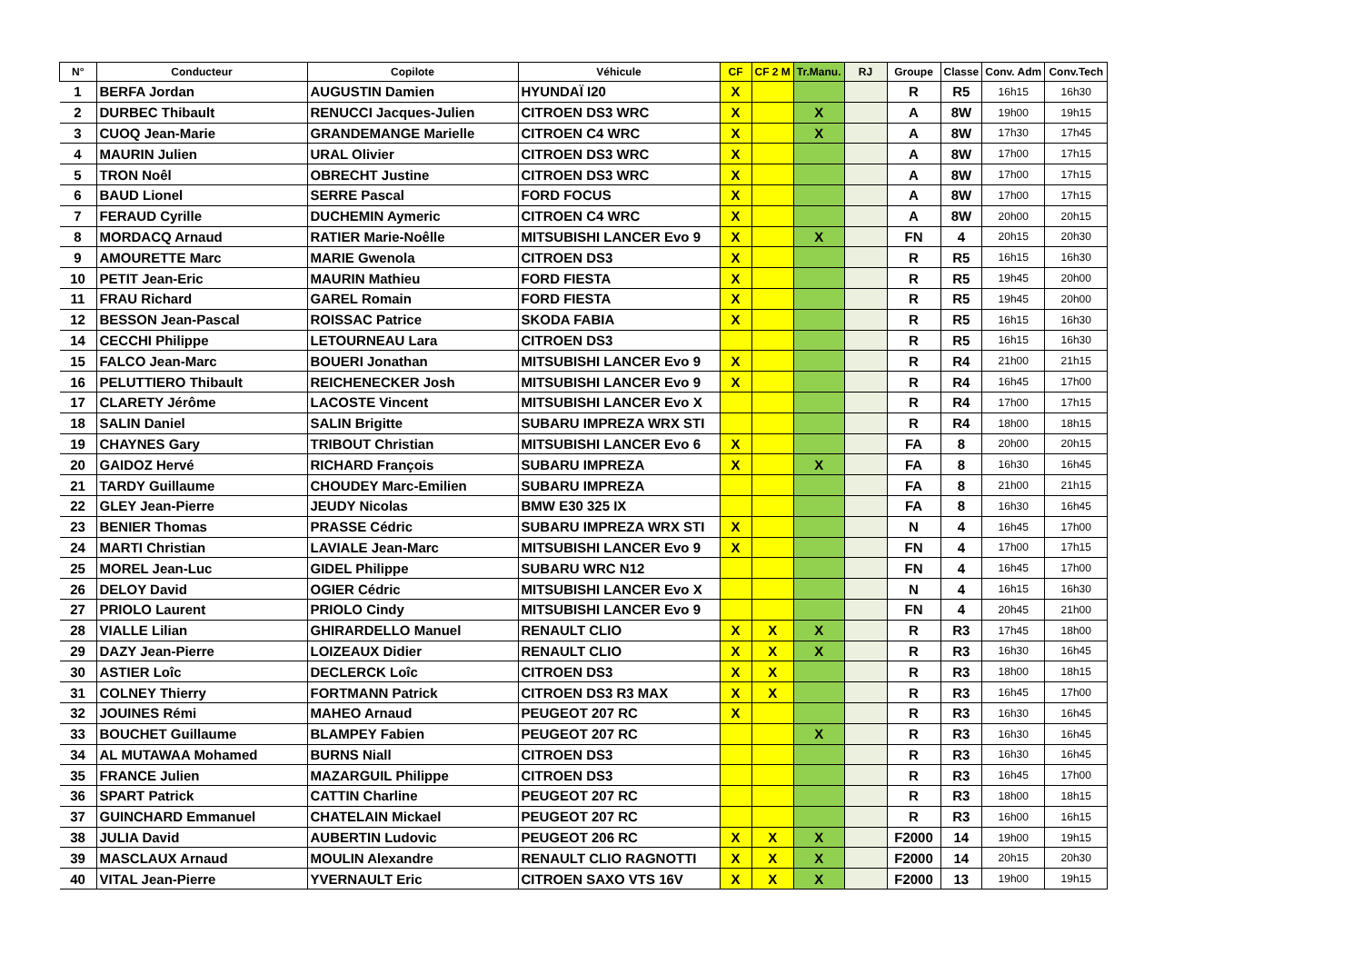| N° | Conducteur | Copilote | Véhicule | CF | CF 2 M | Tr.Manu. | RJ | Groupe | Classe | Conv. Adm | Conv.Tech |
| --- | --- | --- | --- | --- | --- | --- | --- | --- | --- | --- | --- |
| 1 | BERFA Jordan | AUGUSTIN Damien | HYUNDAÏ I20 | X | | | | R | R5 | 16h15 | 16h30 |
| 2 | DURBEC Thibault | RENUCCI Jacques-Julien | CITROEN DS3 WRC | X | | X | | A | 8W | 19h00 | 19h15 |
| 3 | CUOQ Jean-Marie | GRANDEMANGE Marielle | CITROEN C4 WRC | X | | X | | A | 8W | 17h30 | 17h45 |
| 4 | MAURIN Julien | URAL Olivier | CITROEN DS3 WRC | X | | | | A | 8W | 17h00 | 17h15 |
| 5 | TRON Noêl | OBRECHT Justine | CITROEN DS3 WRC | X | | | | A | 8W | 17h00 | 17h15 |
| 6 | BAUD Lionel | SERRE Pascal | FORD FOCUS | X | | | | A | 8W | 17h00 | 17h15 |
| 7 | FERAUD Cyrille | DUCHEMIN Aymeric | CITROEN C4 WRC | X | | | | A | 8W | 20h00 | 20h15 |
| 8 | MORDACQ Arnaud | RATIER Marie-Noêlle | MITSUBISHI LANCER Evo 9 | X | | X | | FN | 4 | 20h15 | 20h30 |
| 9 | AMOURETTE Marc | MARIE Gwenola | CITROEN DS3 | X | | | | R | R5 | 16h15 | 16h30 |
| 10 | PETIT Jean-Eric | MAURIN Mathieu | FORD FIESTA | X | | | | R | R5 | 19h45 | 20h00 |
| 11 | FRAU Richard | GAREL Romain | FORD FIESTA | X | | | | R | R5 | 19h45 | 20h00 |
| 12 | BESSON Jean-Pascal | ROISSAC Patrice | SKODA FABIA | X | | | | R | R5 | 16h15 | 16h30 |
| 14 | CECCHI Philippe | LETOURNEAU Lara | CITROEN DS3 | | | | | R | R5 | 16h15 | 16h30 |
| 15 | FALCO Jean-Marc | BOUERI Jonathan | MITSUBISHI LANCER Evo 9 | X | | | | R | R4 | 21h00 | 21h15 |
| 16 | PELUTTIERO Thibault | REICHENECKER Josh | MITSUBISHI LANCER Evo 9 | X | | | | R | R4 | 16h45 | 17h00 |
| 17 | CLARETY Jérôme | LACOSTE Vincent | MITSUBISHI LANCER Evo X | | | | | R | R4 | 17h00 | 17h15 |
| 18 | SALIN Daniel | SALIN Brigitte | SUBARU IMPREZA WRX STI | | | | | R | R4 | 18h00 | 18h15 |
| 19 | CHAYNES Gary | TRIBOUT Christian | MITSUBISHI LANCER Evo 6 | X | | | | FA | 8 | 20h00 | 20h15 |
| 20 | GAIDOZ Hervé | RICHARD François | SUBARU IMPREZA | X | | X | | FA | 8 | 16h30 | 16h45 |
| 21 | TARDY Guillaume | CHOUDEY Marc-Emilien | SUBARU IMPREZA | | | | | FA | 8 | 21h00 | 21h15 |
| 22 | GLEY Jean-Pierre | JEUDY Nicolas | BMW E30 325 IX | | | | | FA | 8 | 16h30 | 16h45 |
| 23 | BENIER Thomas | PRASSE Cédric | SUBARU IMPREZA WRX STI | X | | | | N | 4 | 16h45 | 17h00 |
| 24 | MARTI Christian | LAVIALE Jean-Marc | MITSUBISHI LANCER Evo 9 | X | | | | FN | 4 | 17h00 | 17h15 |
| 25 | MOREL Jean-Luc | GIDEL Philippe | SUBARU WRC N12 | | | | | FN | 4 | 16h45 | 17h00 |
| 26 | DELOY David | OGIER Cédric | MITSUBISHI LANCER Evo X | | | | | N | 4 | 16h15 | 16h30 |
| 27 | PRIOLO Laurent | PRIOLO Cindy | MITSUBISHI LANCER Evo 9 | | | | | FN | 4 | 20h45 | 21h00 |
| 28 | VIALLE Lilian | GHIRARDELLO Manuel | RENAULT CLIO | X | X | X | | R | R3 | 17h45 | 18h00 |
| 29 | DAZY Jean-Pierre | LOIZEAUX Didier | RENAULT CLIO | X | X | X | | R | R3 | 16h30 | 16h45 |
| 30 | ASTIER Loîc | DECLERCK Loîc | CITROEN DS3 | X | X | | | R | R3 | 18h00 | 18h15 |
| 31 | COLNEY Thierry | FORTMANN Patrick | CITROEN DS3 R3 MAX | X | X | | | R | R3 | 16h45 | 17h00 |
| 32 | JOUINES Rémi | MAHEO Arnaud | PEUGEOT 207 RC | X | | | | R | R3 | 16h30 | 16h45 |
| 33 | BOUCHET Guillaume | BLAMPEY Fabien | PEUGEOT 207 RC | | | X | | R | R3 | 16h30 | 16h45 |
| 34 | AL MUTAWAA Mohamed | BURNS Niall | CITROEN DS3 | | | | | R | R3 | 16h30 | 16h45 |
| 35 | FRANCE Julien | MAZARGUIL Philippe | CITROEN DS3 | | | | | R | R3 | 16h45 | 17h00 |
| 36 | SPART Patrick | CATTIN Charline | PEUGEOT 207 RC | | | | | R | R3 | 18h00 | 18h15 |
| 37 | GUINCHARD Emmanuel | CHATELAIN Mickael | PEUGEOT 207 RC | | | | | R | R3 | 16h00 | 16h15 |
| 38 | JULIA David | AUBERTIN Ludovic | PEUGEOT 206 RC | X | X | X | | F2000 | 14 | 19h00 | 19h15 |
| 39 | MASCLAUX Arnaud | MOULIN Alexandre | RENAULT CLIO RAGNOTTI | X | X | X | | F2000 | 14 | 20h15 | 20h30 |
| 40 | VITAL Jean-Pierre | YVERNAULT Eric | CITROEN SAXO VTS 16V | X | X | X | | F2000 | 13 | 19h00 | 19h15 |